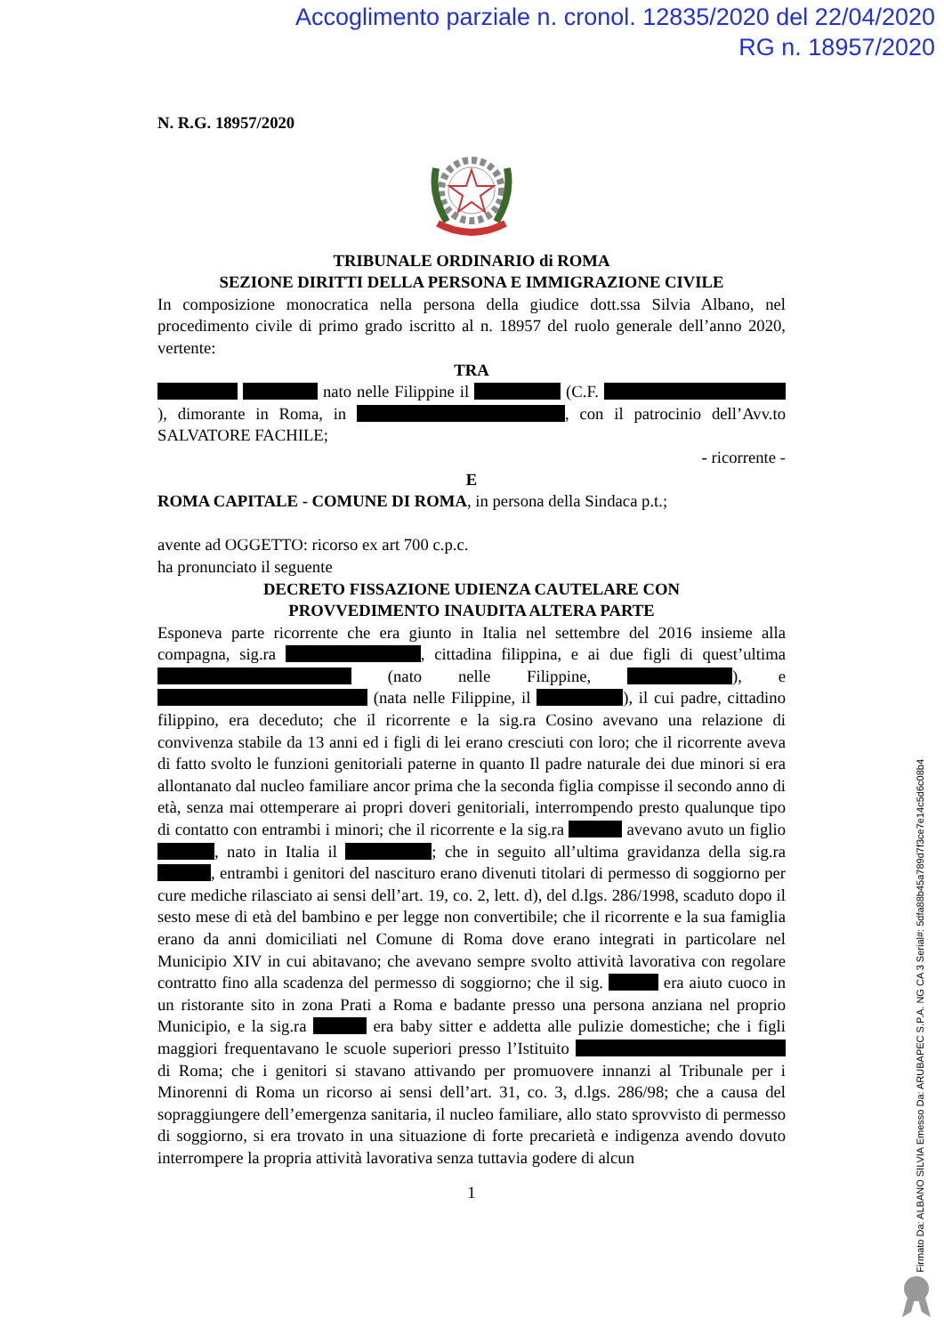Accoglimento parziale n. cronol. 12835/2020 del 22/04/2020
RG n. 18957/2020
N. R.G. 18957/2020
TRIBUNALE ORDINARIO di ROMA
SEZIONE DIRITTI DELLA PERSONA E IMMIGRAZIONE CIVILE
In composizione monocratica nella persona della giudice dott.ssa Silvia Albano, nel procedimento civile di primo grado iscritto al n. 18957 del ruolo generale dell’anno 2020, vertente:
TRA
nato nelle Filippine il (C.F. ), dimorante in Roma, in , con il patrocinio dell’Avv.to SALVATORE FACHILE;
- ricorrente -
E
ROMA CAPITALE - COMUNE DI ROMA, in persona della Sindaca p.t.;
avente ad OGGETTO: ricorso ex art 700 c.p.c.
ha pronunciato il seguente
DECRETO FISSAZIONE UDIENZA CAUTELARE CON
PROVVEDIMENTO INAUDITA ALTERA PARTE
Esponeva parte ricorrente che era giunto in Italia nel settembre del 2016 insieme alla compagna, sig.ra , cittadina filippina, e ai due figli di quest’ultima (nato nelle Filippine, ), e (nata nelle Filippine, il ), il cui padre, cittadino filippino, era deceduto; che il ricorrente e la sig.ra Cosino avevano una relazione di convivenza stabile da 13 anni ed i figli di lei erano cresciuti con loro; che il ricorrente aveva di fatto svolto le funzioni genitoriali paterne in quanto Il padre naturale dei due minori si era allontanato dal nucleo familiare ancor prima che la seconda figlia compisse il secondo anno di età, senza mai ottemperare ai propri doveri genitoriali, interrompendo presto qualunque tipo di contatto con entrambi i minori; che il ricorrente e la sig.ra avevano avuto un figlio , nato in Italia il ; che in seguito all’ultima gravidanza della sig.ra , entrambi i genitori del nascituro erano divenuti titolari di permesso di soggiorno per cure mediche rilasciato ai sensi dell’art. 19, co. 2, lett. d), del d.lgs. 286/1998, scaduto dopo il sesto mese di età del bambino e per legge non convertibile; che il ricorrente e la sua famiglia erano da anni domiciliati nel Comune di Roma dove erano integrati in particolare nel Municipio XIV in cui abitavano; che avevano sempre svolto attività lavorativa con regolare contratto fino alla scadenza del permesso di soggiorno; che il sig. era aiuto cuoco in un ristorante sito in zona Prati a Roma e badante presso una persona anziana nel proprio Municipio, e la sig.ra era baby sitter e addetta alle pulizie domestiche; che i figli maggiori frequentavano le scuole superiori presso l’Istituito di Roma; che i genitori si stavano attivando per promuovere innanzi al Tribunale per i Minorenni di Roma un ricorso ai sensi dell’art. 31, co. 3, d.lgs. 286/98; che a causa del sopraggiungere dell’emergenza sanitaria, il nucleo familiare, allo stato sprovvisto di permesso di soggiorno, si era trovato in una situazione di forte precarietà e indigenza avendo dovuto interrompere la propria attività lavorativa senza tuttavia godere di alcun
1
Firmato Da: ALBANO SILVIA Emesso Da: ARUBAPEC S.P.A. NG CA 3 Serial#: 5dfa88b45a789d7f3ce7e14c5d6c08b4